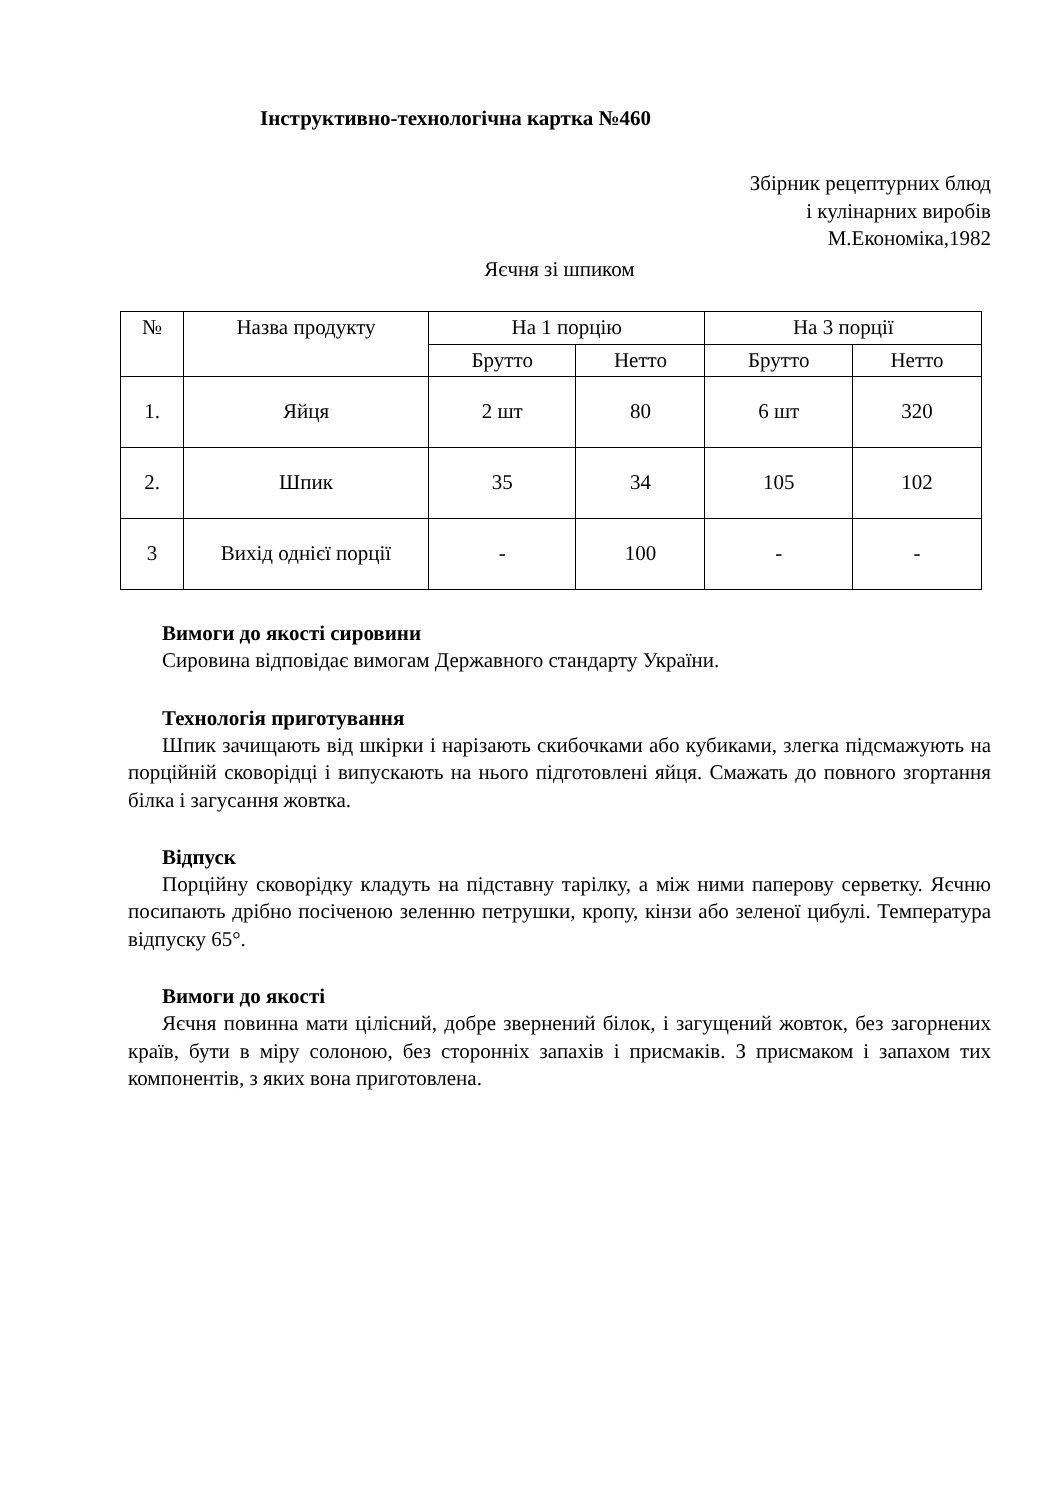Інструктивно-технологічна картка №460
Збірник рецептурних блюд
і кулінарних виробів
М.Економіка,1982
Яєчня зі шпиком
| № | Назва продукту | На 1 порцію | | На 3 порції | |
| --- | --- | --- | --- | --- | --- |
| | | Брутто | Нетто | Брутто | Нетто |
| 1. | Яйця | 2 шт | 80 | 6 шт | 320 |
| 2. | Шпик | 35 | 34 | 105 | 102 |
| 3 | Вихід однієї порції | - | 100 | - | - |
Вимоги до якості сировини
Сировина відповідає вимогам Державного стандарту України.
Технологія приготування
Шпик зачищають від шкірки і нарізають скибочками або кубиками, злегка підсмажують на порційній сковорідці і випускають на нього підготовлені яйця. Смажать до повного згортання білка і загусання жовтка.
Відпуск
Порційну сковорідку кладуть на підставну тарілку, а між ними паперову серветку. Яєчню посипають дрібно посіченою зеленню петрушки, кропу, кінзи або зеленої цибулі. Температура відпуску 65°.
Вимоги до якості
Яєчня повинна мати цілісний, добре звернений білок, і загущений жовток, без загорнених країв, бути в міру солоною, без сторонніх запахів і присмаків. З присмаком і запахом тих компонентів, з яких вона приготовлена.